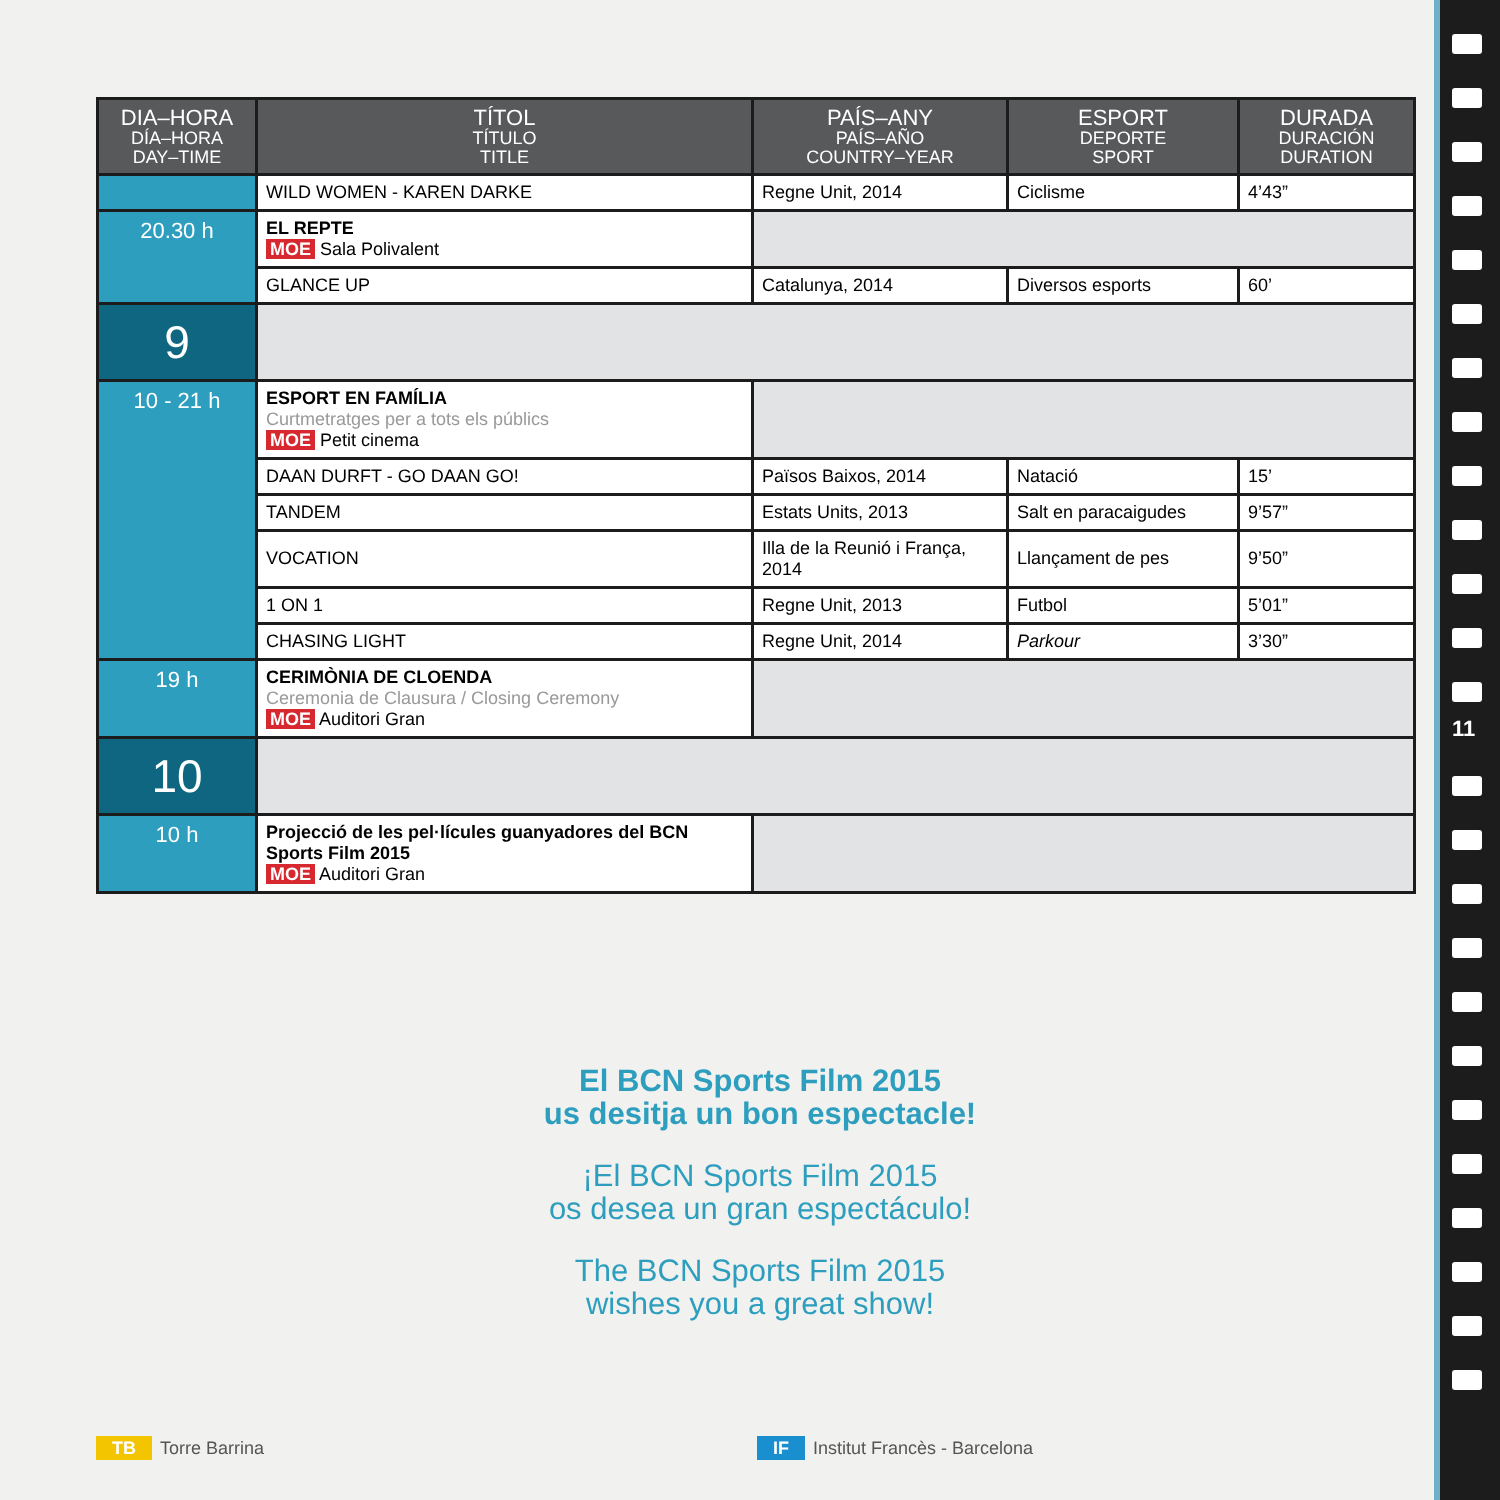| DIA–HORA DÍA–HORA DAY–TIME | TÍTOL TÍTULO TITLE | PAÍS–ANY PAÍS–AÑO COUNTRY–YEAR | ESPORT DEPORTE SPORT | DURADA DURACIÓN DURATION |
| --- | --- | --- | --- | --- |
| | WILD WOMEN - KAREN DARKE | Regne Unit, 2014 | Ciclisme | 4’43” |
| 20.30 h | EL REPTE MOE Sala Polivalent | | | |
| | GLANCE UP | Catalunya, 2014 | Diversos esports | 60’ |
| 9 | | | | |
| 10 - 21 h | ESPORT EN FAMÍLIA Curtmetratges per a tots els públics MOE Petit cinema | | | |
| | DAAN DURFT - GO DAAN GO! | Països Baixos, 2014 | Natació | 15’ |
| | TANDEM | Estats Units, 2013 | Salt en paracaigudes | 9’57” |
| | VOCATION | Illa de la Reunió i França, 2014 | Llançament de pes | 9’50” |
| | 1 ON 1 | Regne Unit, 2013 | Futbol | 5’01” |
| | CHASING LIGHT | Regne Unit, 2014 | Parkour | 3’30” |
| 19 h | CERIMÒNIA DE CLOENDA Ceremonia de Clausura / Closing Ceremony MOE Auditori Gran | | | |
| 10 | | | | |
| 10 h | Projecció de les pel·lícules guanyadores del BCN Sports Film 2015 MOE Auditori Gran | | | |
El BCN Sports Film 2015
us desitja un bon espectacle!
¡El BCN Sports Film 2015
os desea un gran espectáculo!
The BCN Sports Film 2015
wishes you a great show!
TB Torre Barrina IF Institut Francès - Barcelona
11